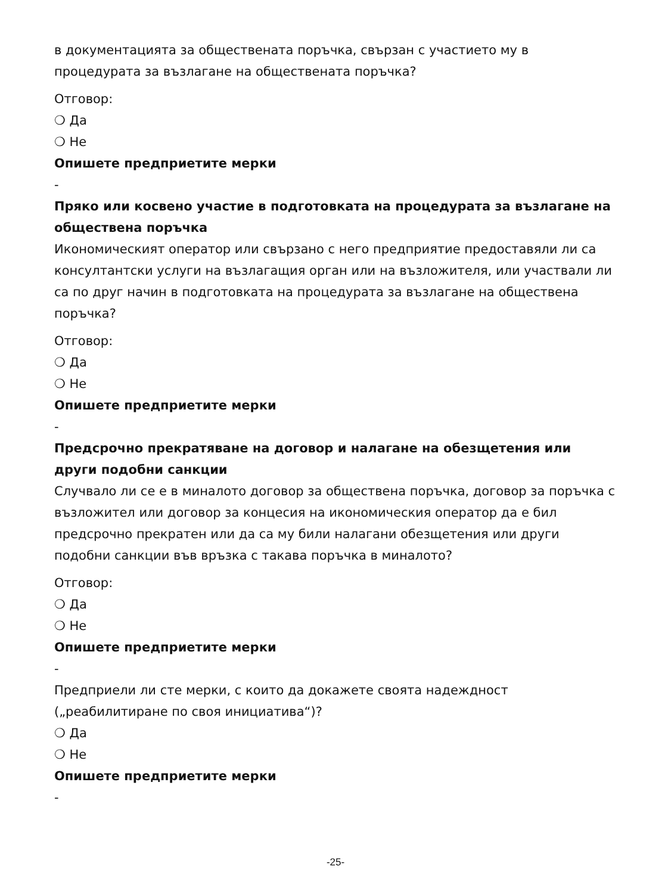в документацията за обществената поръчка, свързан с участието му в процедурата за възлагане на обществената поръчка?
Отговор:
❍ Да
❍ Не
Опишете предприетите мерки
-
Пряко или косвено участие в подготовката на процедурата за възлагане на обществена поръчка
Икономическият оператор или свързано с него предприятие предоставяли ли са консултантски услуги на възлагащия орган или на възложителя, или участвали ли са по друг начин в подготовката на процедурата за възлагане на обществена поръчка?
Отговор:
❍ Да
❍ Не
Опишете предприетите мерки
-
Предсрочно прекратяване на договор и налагане на обезщетения или други подобни санкции
Случвало ли се е в миналото договор за обществена поръчка, договор за поръчка с възложител или договор за концесия на икономическия оператор да е бил предсрочно прекратен или да са му били налагани обезщетения или други подобни санкции във връзка с такава поръчка в миналото?
Отговор:
❍ Да
❍ Не
Опишете предприетите мерки
-
Предприели ли сте мерки, с които да докажете своята надеждност („реабилитиране по своя инициатива“)?
❍ Да
❍ Не
Опишете предприетите мерки
-
-25-